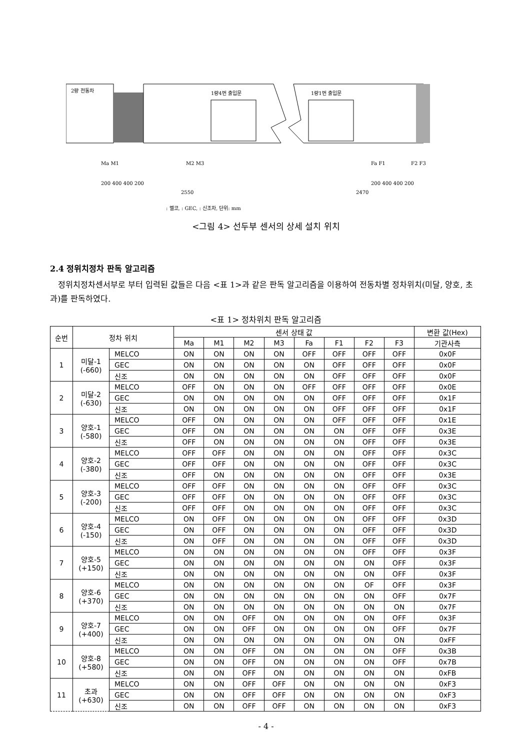2량 전동차
1량4번 출입문
1량1번 출입문
Ma M1
M2 M3
Fa F1
F2 F3
200 400 400 200
200 400 400 200
2550
2470
: 멜코, : GEC, : 신조차, 단위: mm
<그림 4> 선두부 센서의 상세 설치 위치
2.4 정위치정차 판독 알고리즘
정위치정차센서부로 부터 입력된 값들은 다음 <표 1>과 같은 판독 알고리즘을 이용하여 전동차별 정차위치(미달, 양호, 초과)를 판독하였다.
<표 1> 정차위치 판독 알고리즘
| 순번 | 정차 위치 | | 센서 상태 값 | | | | | | | | 변환 값(Hex) |
| --- | --- | --- | --- | --- | --- | --- | --- | --- | --- | --- | --- |
| | | | Ma | M1 | M2 | M3 | Fa | F1 | F2 | F3 | 기관사측 |
| 1 | 미달-1 (-660) | MELCO | ON | ON | ON | ON | OFF | OFF | OFF | OFF | 0x0F |
| | | GEC | ON | ON | ON | ON | ON | OFF | OFF | OFF | 0x0F |
| | | 신조 | ON | ON | ON | ON | ON | OFF | OFF | OFF | 0x0F |
| 2 | 미달-2 (-630) | MELCO | OFF | ON | ON | ON | OFF | OFF | OFF | OFF | 0x0E |
| | | GEC | ON | ON | ON | ON | ON | OFF | OFF | OFF | 0x1F |
| | | 신조 | ON | ON | ON | ON | ON | OFF | OFF | OFF | 0x1F |
| 3 | 양호-1 (-580) | MELCO | OFF | ON | ON | ON | ON | OFF | OFF | OFF | 0x1E |
| | | GEC | OFF | ON | ON | ON | ON | ON | OFF | OFF | 0x3E |
| | | 신조 | OFF | ON | ON | ON | ON | ON | OFF | OFF | 0x3E |
| 4 | 양호-2 (-380) | MELCO | OFF | OFF | ON | ON | ON | ON | OFF | OFF | 0x3C |
| | | GEC | OFF | OFF | ON | ON | ON | ON | OFF | OFF | 0x3C |
| | | 신조 | OFF | ON | ON | ON | ON | ON | OFF | OFF | 0x3E |
| 5 | 양호-3 (-200) | MELCO | OFF | OFF | ON | ON | ON | ON | OFF | OFF | 0x3C |
| | | GEC | OFF | OFF | ON | ON | ON | ON | OFF | OFF | 0x3C |
| | | 신조 | OFF | OFF | ON | ON | ON | ON | OFF | OFF | 0x3C |
| 6 | 양호-4 (-150) | MELCO | ON | OFF | ON | ON | ON | ON | OFF | OFF | 0x3D |
| | | GEC | ON | OFF | ON | ON | ON | ON | OFF | OFF | 0x3D |
| | | 신조 | ON | OFF | ON | ON | ON | ON | OFF | OFF | 0x3D |
| 7 | 양호-5 (+150) | MELCO | ON | ON | ON | ON | ON | ON | OFF | OFF | 0x3F |
| | | GEC | ON | ON | ON | ON | ON | ON | ON | OFF | 0x3F |
| | | 신조 | ON | ON | ON | ON | ON | ON | ON | OFF | 0x3F |
| 8 | 양호-6 (+370) | MELCO | ON | ON | ON | ON | ON | ON | OF | OFF | 0x3F |
| | | GEC | ON | ON | ON | ON | ON | ON | ON | OFF | 0x7F |
| | | 신조 | ON | ON | ON | ON | ON | ON | ON | ON | 0x7F |
| 9 | 양호-7 (+400) | MELCO | ON | ON | OFF | ON | ON | ON | ON | OFF | 0x3F |
| | | GEC | ON | ON | OFF | ON | ON | ON | ON | OFF | 0x7F |
| | | 신조 | ON | ON | ON | ON | ON | ON | ON | ON | 0xFF |
| 10 | 양호-8 (+580) | MELCO | ON | ON | OFF | ON | ON | ON | ON | OFF | 0x3B |
| | | GEC | ON | ON | OFF | ON | ON | ON | ON | OFF | 0x7B |
| | | 신조 | ON | ON | OFF | ON | ON | ON | ON | ON | 0xFB |
| 11 | 초과 (+630) | MELCO | ON | ON | OFF | OFF | ON | ON | ON | ON | 0xF3 |
| | | GEC | ON | ON | OFF | OFF | ON | ON | ON | ON | 0xF3 |
| | | 신조 | ON | ON | OFF | OFF | ON | ON | ON | ON | 0xF3 |
- 4 -